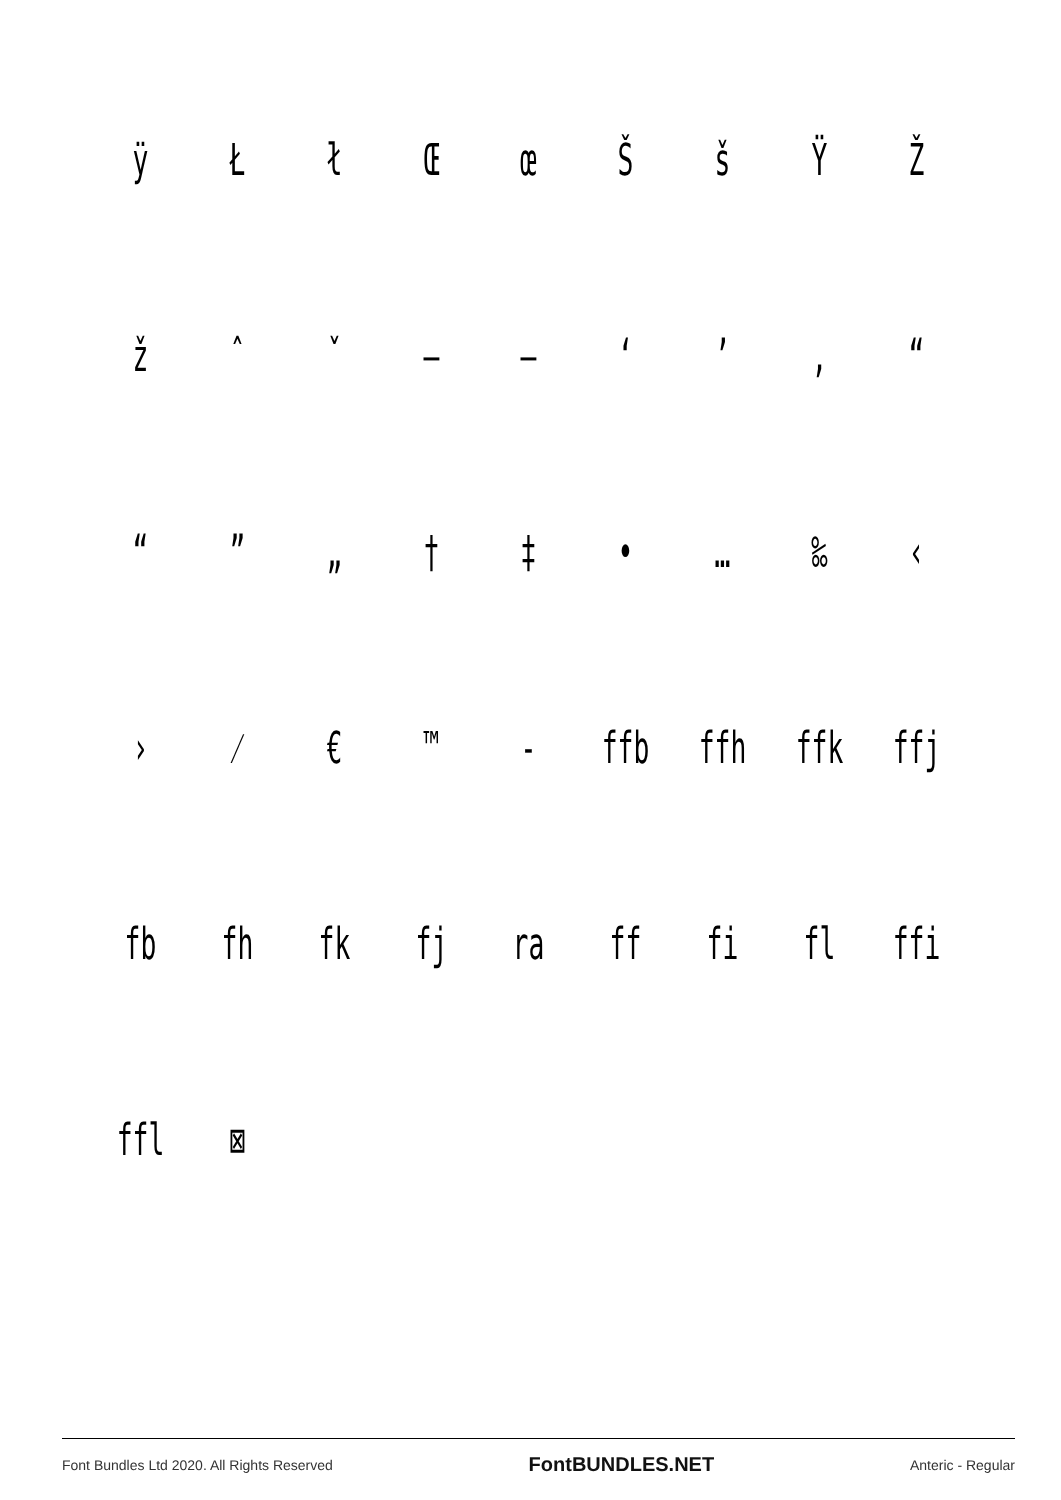ÿ Ł ł Œ œ Š š Ÿ Ž
ž ˆ ˇ – — ‘ ’ ‚ “
“ ” „ † ‡ • … ‰ ‹
› ⁄ € ™ - ffb ffh ffk ffj
fb fh fk fj ra ff fi fl ffi
ffl ⊠
Font Bundles Ltd 2020. All Rights Reserved FontBUNDLES.NET Anteric - Regular